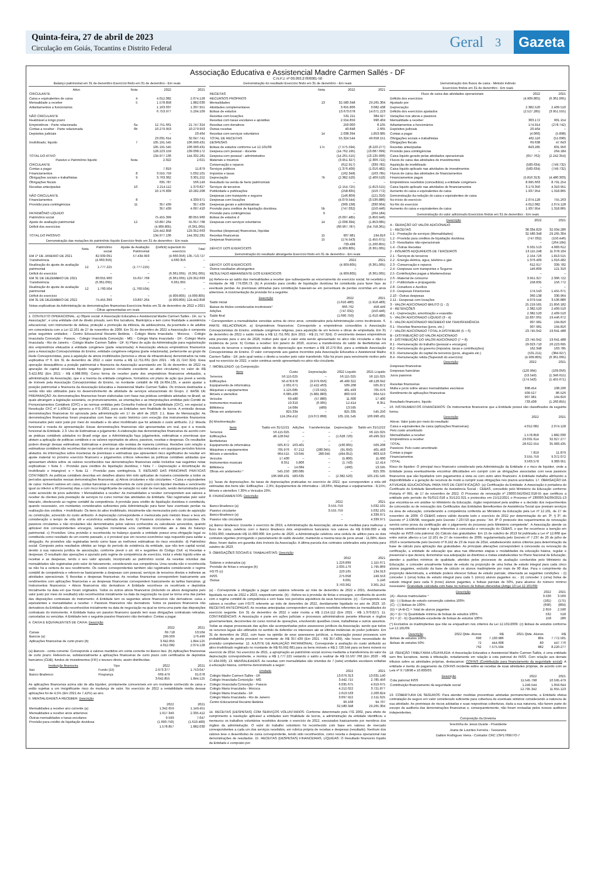Quinta-feira, 27 de abril de 2023
Circulação em Goiás, Tocantins e Distrito Federal
Geral 3 Gazeta
Associação Educativa e Assistencial Madre Carmen Sallés - DF
C.N.P.J. nº 00.093.278/0001-50
Balanço patrimonial em 31 de dezembro Exercício findo em 31 de dezembro - Em reais
| Ativo | Nota | 2022 | 2021 |
| --- | --- | --- | --- |
| CIRCULANTE | | | |
| Caixa e equivalentes de caixa | 4 | 4.012.082 | 2.074.128 |
| Mensalidade a receber | 5 | 1.578.858 | 1.882.030 |
| Adiantamentos a funcionários | | 1.163.037 | 1.337.951 |
| | | 6.753.977 | 5.294.109 |
| NÃO CIRCULANTE | | | |
| Realizável a longo prazo | | | |
| Empréstimos - Parte relacionada | 6a | 12.751.661 | 21.747.324 |
| Contas a receber - Parte relacionada | 6b | 10.279.953 | 10.279.953 |
| Depósitos judiciais | | – | 20.464 |
| | | 23.031.614 | 32.047.741 |
| Imobilizado, líquido | 7 | 105.191.545 | 106.990.431 |
| | | 105.191.545 | 106.990.431 |
| | | 128.223.159 | 139.038.172 |
| TOTAL DO ATIVO | | 134.977.136 | 144.332.281 |
| Passivo e Patrimônio líquido | Nota | 2.022 | 2.021 |
| CIRCULANTE | | | |
| Contas a pagar | | 7.819 | 11.879 |
| Financiamentos | 8 | 3.555.759 | 5.032.101 |
| Obrigações sociais e trabalhistas | 9 | 3.763.362 | 3.301.252 |
| Obrigações fiscais | | 635.787 | 566.149 |
| Receitas antecipadas | 10 | 2.214.112 | 1.370.827 |
| | | 10.176.839 | 10.282.208 |
| NÃO CIRCULANTE | | | |
| Financiamentos | 8 | – | 4.339.971 |
| Provisão para contingências | 11 | 357.439 | 357.439 |
| | | 357.439 | 4.697.410 |
| PATRIMÔNIO LÍQUIDO | | | |
| Patrimônio social | | 75.455.399 | 80.055.960 |
| Ajuste de avaliação patrimonial | 12 | 53.897.264 | 55.657.768 |
| Déficit dos exercícios | | (4.909.805) | (6.361.065) |
| | | 124.442.858 | 129.352.663 |
| TOTAL DO PASSIVO | | 134.977.136 | 144.332.281 |
Demonstração das mutações do patrimônio líquido Exercício findo em 31 de dezembro - Em reais
| | Nota | Patrimônio social | Ajuste de Avaliação Patrimonial | (Déficit) superávit do exercício | Total |
| --- | --- | --- | --- | --- | --- |
| EM 1º DE JANEIRO DE 2021 | | 82.939.091 | 57.434.993 | (4.660.356) | 135.713.727 |
| Transferência | | (4.660.356) | – | 4.660.356 | – |
| Realização do ajuste de avaliação patrimonial | 12 | 1.777.225 | (1.777.225) | – | – |
| Déficit do exercício | | – | – | (6.361.065) | (6.361.065) |
| EM 31 DE DEZEMBRO DE 2021 | | 80.055.960 | 55.657.768 | (6.361.065) | 129.352.663 |
| Transferência | | (6.361.065) | – | 6.361.065 | – |
| Realização do ajuste de avaliação patrimonial | 12 | 1.760.504 | (1.760.504) | – | – |
| Déficit do exercício | | – | – | (4.909.805) | (4.909.805) |
| EM 31 DE DEZEMBRO DE 2022 | | 75.455.399 | 53.897.264 | (4.909.805) | 124.442.858 |
Notas explicativas da Administração às demonstrações financeiras Exercícios findos em 31 de dezembro de 2022 e 2021 - Cifras apresentadas em reais
1. CONTEXTO OPERACIONAL: a) Objeto social: A Associação Educativa e Assistencial Madre Carmen Sallés - DF, ou "a Associação", é uma entidade civil de direito privado, sem fins lucrativos, filantrópica e tem como finalidade a assistência educacional, com instrumento de defesa, proteção e promoção da infância, da adolescência, da juventude e de adultos em consonância com a Lei 12.101 de 27 de novembro de 2009. Em 31 de dezembro de 2022 a Associação é composta pelas seguintes unidades: - Centro Educacional Recanto Betânia; - Colégio Maria Imaculada - Mococa; - Colégio Imaculada Conceição - Passos; - Colégio Imaculada Conceição - MG; - Colégio Maria Imaculada - DF; -Colégio Maria Imaculada - Rio de Janeiro; - Colégio Madre Carmen Sallés - DF. b) Plano de ação da Administração para regularização dos empréstimos efetuados à entidade congênere (parte relacionada): A Associação efetuou empréstimos financeiros para a Associação Concepcionistas do Ensino, entidade congênere religiosa (parte relacionada), pertencente ao grupo da Rede Concepcionistas, para à aquisição de ativos imobilizados (terrenos e obras de infraestrutura) demonstrados na nota explicativa nº 6. Em 31 de dezembro de 2022 o valor monta a R$ 12.751.661 (Em 2021 - R$ 21.7247.324). Essa operação desequilibrou a posição patrimonial e financeira da Associação acarretando em 31 de dezembro de 2022 na apuração de capital circulante líquido negativo (passivo circulante excedente ao ativo circulante) no valor de R$ 3.422.862 (Em 2021 - R$ 4.988.099). Como forma de receber parte dos empréstimos financeiros efetuados, a administração da Associação, que é a mesma da entidade congênere, formalizou um plano de ação que prevê a venda de imóveis pela Associação Concepcionistas do Ensino, no montante contábil de R$ 24.604.135, e assim ajustar a posição patrimonial e financeira da Associação Educativa e Assistencial Madre Carmen Sallés. Os imóveis destinados a venda não são utilizados para no desenvolvimento de atividade de serviços educacionais do Grupo. 2. BASE DE PREPARAÇÃO: As demonstrações financeiras foram elaboradas com base nas práticas contábeis adotadas no Brasil, as quais abrangem a legislação societária, os pronunciamentos, as orientações e as interpretações emitidas pelo Comitê de Pronunciamentos Contábeis (CPC) e às normas emitidas pelo Conselho Federal de Contabilidade (CFC), em especial a Resolução CFC nº 1.409/12 que aprovou a ITG 2002, para as Entidades sem finalidade de lucros. A emissão dessas demonstrações financeiras foi aprovada pela administração em 17 de abril de 2023. 2.1. Base de Mensuração: As demonstrações financeiras foram preparadas com base no custo histórico com exceção dos instrumentos financeiros mensurados pelo valor justo por meio do resultado e do ativo imobilizado que foi adotado o custo atribuído. 2.2. Moeda funcional e moeda de apresentação: Essas demonstrações financeiras são apresentadas em real, que é a moeda funcional da Entidade. 2.3. Uso de Estimativas e julgamento: A elaboração das demonstrações financeiras de acordo com as práticas contábeis adotados no Brasil exige que a Administração faça julgamentos, estimativas e premissas que afetam a aplicação de políticas contábeis e os valores reportados de ativos, passivos, receitas e despesas. Os resultados podem divergir dessas estimativas. Estimativas e premissas são revistas de maneira contínua. Revisões com relação a estimativas contábeis são reconhecidas no período em que as estimativas são revisadas e em quaisquer períodos futuros afetados. As informações sobre incertezas de premissas e estimativas que apresentem risco significativo de resultar em ajuste material no próximo exercício financeiro e julgamentos críticos referentes às políticas contábeis adotadas que apresentam efeitos sobre os valores reconhecidos nas demonstrações financeiras estão incluídos nas seguintes notas explicativas: • Nota 5 - Provisão para créditos de liquidação duvidosa; • Nota 7 - Depreciação e Amortização do Imobilizado e Intangível; e • Nota 11 - Provisão para contingência. 3. RESUMO DAS PRINCIPAIS PRÁTICAS CONTÁBEIS: As políticas contábeis descritas em detalhes abaixo têm sido aplicadas de maneira consistente a todos os períodos apresentados nessas demonstrações financeiras. a) Ativos circulantes e não circulantes: • Caixa e equivalentes de caixa: Incluem valores em caixa, contas bancárias e investimentos de curto prazo com liquidez imediata e vencimento igual ou inferior a 90 (noventa) dias e com risco insignificante de variação no valor de mercado, sendo demonstrados pelo custo acrescido de juros auferidos. • Mensalidades a receber: As mensalidades a receber correspondem aos valores a receber de clientes pela prestação de serviços no curso normal das atividades da Entidade. São registradas pelo valor faturado, obedecendo ao regime contábil da competência. A provisão para crédito de liquidação duvidosa é constituída, quando necessário, em montantes considerados suficientes pela Administração para fazer face eventuais perdas na realização dos créditos. • Imobilizado: Os itens do ativo imobilizado, inicialmente são mensurados pelo custo de aquisição ou construção, acrescido do custo atribuído. A depreciação correspondente é mensurada pelo método linear e leva em consideração o tempo de vida útil e econômica estimada dos bens. b) Passivos circulantes e não circulantes: Os passivos circulantes e não circulantes são demonstrados pelos valores conhecidos ou calculáveis acrescidos, quando aplicável dos correspondentes encargos, variações monetárias e/ou cambiais incorridas até a data do balanço patrimonial. c) Provisões: Uma provisão é reconhecida no balanço quando a entidade possui uma obrigação legal ou constituída como resultado de um evento passado, e é provável que em recurso econômico seja requerido para saldar a obrigação. As provisões são registradas tendo como base as melhores estimativas do risco envolvido. d) Patrimônio social: Composto pelos resultados obtidos ao longo do período de existência da entidade, que não tem capital social, devido à sua natureza jurídica de associação, conforme prevê o art. 44 e seguintes do Código Civil. e) Receitas e despesas: O resultado das operações é apurado pelo regime de competência de exercício, inclui o efeito líquido entre as receitas e as despesas, tendo o seu valor apurado, incorporado ao patrimônio social. As receitas oriundas das mensalidades são registradas pelo valor do faturamento, considerando sua competência. Uma receita não é reconhecida se não há a certeza de seu recebimento. Os custos correspondentes também são registrados considerando o regime contábil de competência e referem-se basicamente a despesas com pessoal, serviços de terceiros diretos e indiretos as atividades operacionais. f) Receitas e despesas financeiras: As receitas financeiras correspondem basicamente aos rendimentos com aplicações financeiras e as despesas financeiras correspondem basicamente às tarifas bancárias. g) Instrumentos financeiros: • Ativos financeiros não derivativos: A Entidade reconhece os recebíveis e depósitos inicialmente na data em que foram originados. Todos os outros ativos financeiros (incluindo os ativos designados pelo valor justo por meio do resultado) são reconhecidos inicialmente na data da negociação na qual se torna uma das partes das disposições contratuais do instrumento. A Entidade tem os seguintes ativos financeiros não derivativos: caixa e equivalentes e mensalidades a receber. • Passivos financeiros não derivativos: Todos os passivos financeiros não derivativos da Entidade são reconhecidos inicialmente na data de negociação na qual se torna uma parte das disposições contratuais do instrumento. A Entidade baixa um passivo financeiro quando tem suas obrigações contratuais retiradas, canceladas ou vencidas. A Entidade tem o seguinte passivo financeiro não derivativo: Contas a pagar.
4. CAIXA E EQUIVALENTES DE CAIXA: Descrição
| | 2022 | 2021 |
| --- | --- | --- |
| Caixas | 69.718 | 53.504 |
| Bancos (a) | 299.509 | 176.499 |
| Aplicações financeiras de curto prazo (b) | 3.642.855 | 1.844.125 |
| | 4.012.082 | 2.074.128 |
(a) Bancos - conta corrente: Corresponde à valores mantidos em conta corrente no Banco Itaú. (b) Aplicações financeiras de curto prazo: Referem-se, substancialmente a aplicações financeiras de curto prazo com certificados de depósitos bancários (CDB), fundos de investimentos (FIF) e tesouro direto, assim distribuídas:
| Instituição financeira | Tipo | 2022 | 2021 |
| --- | --- | --- | --- |
| Itaú | Fundo (DI) | 2.973.377 | 1.753.047 |
| Banco Bradesco | Poupança | 669.479 | 91.078 |
| | | 3.642.855 | 1.844.125 |
As aplicações financeiras acima são de alta liquidez, prontamente conversíveis em um montante conhecido de caixa e estão sujeitas a um insignificante risco de mudança de valor. No exercício de 2022 a rentabilidade média dessas aplicações foi de 4,5% (Em 2021 de 7,42%) ao ano.
5. MENSALIDADES A RECEBER: Descrição
| | 2022 | 2021 |
| --- | --- | --- |
| Mensalidades a receber ano corrente (a) | 1.342.659 | 1.149.451 |
| Mensalidades a receber anos anteriores | 1.917.349 | 2.335.412 |
| Outras mensalidades e taxas escolares | 9.599 | 7.647 |
| Provisão para crédito de liquidação duvidosa | (1.690.750) | (1.610.480) |
| | 1.578.857 | 1.882.030 |
Demonstração do resultado Exercício findo em 31 de dezembro - Em reais
| | Nota | 2022 | 2021 |
| --- | --- | --- | --- |
| RECEITAS | | | |
| RECURSOS PRÓPRIOS | | | |
| Mensalidades | 13 | 32.580.348 | 29.265.304 |
| Atividades complementares | | 3.655.806 | 3.082.438 |
| Bolsas de estudos | | 13.673.078 | 14.071.223 |
| Receitas com locações | | 531.211 | 384.927 |
| Receitas com taxas escolares e apostilas | | 2.554.859 | 990.404 |
| Receitas com donativos | | 250.000 | 8.105 |
| Outras receitas | | 40.848 | 2.665 |
| Receitas com serviços voluntários | 14 | 2.038.394 | 1.853.085 |
| TOTAL DE RECEITAS | | 55.324.544 | 49.658.151 |
| DESPESAS | | | |
| Bolsas de estudos conforme Lei 12.101/09 | 17c | (7.575.594) | (8.220.277) |
| Despesa com pessoal - docente | | (14.762.195) | (13.087.699) |
| Despesa com pessoal - administrativo | | (14.261.515) | (13.135.996) |
| Materiais e insumos | | (3.951.327) | (2.306.722) |
| Conservação e reparos | | (612.917) | (339.782) |
| Serviços públicos | | (1.376.409) | (1.016.482) |
| Impostos e taxas | | (162.348) | (163.785) |
| Depreciação | 7b | (2.382.520) | (2.409.510) |
| Resultado na venda de bens patrimoniais | | – | – |
| Serviços de terceiros | | (2.154.725) | (1.813.515) |
| Publicidade e publicações | | (258.835) | (156.772) |
| Despesas com transporte e seguros | | (146.809) | (121.310) |
| Despesas com locações | | (4.079.544) | (3.536.886) |
| Despesas gerais e administrativas | | (360.138) | (330.964) |
| Provisão para créditos de liquidação duvidosa | 5b | (747.032) | (150.446) |
| Provisão para contingências | 9 | – | (264.184) |
| Bolsas de estudos d | | (6.097.485) | (5.850.946) |
| Despesas com serviços voluntários | 14 | (2.038.394) | (1.853.085) |
| | | (60.967.787) | (54.758.361) |
| Receitas (despesas) financeiras, líquidas | | | |
| Receitas financeiras | 15 | 907.981 | 194.816 |
| Despesas financeiras | 15 | (174.543) | (1.455.671) |
| | | 733.438 | (1.260.855) |
| DÉFICIT DOS EXERCÍCIOS | | (4.909.805) | (6.361.065) |
Demonstração do resultado abrangente Exercício findo em 31 de dezembro - Em reais
| | 2022 | 2021 |
| --- | --- | --- |
| DÉFICIT DOS EXERCÍCIOS | (4.909.805) | (6.361.065) |
| Outros resultados abrangentes | – | – |
| RESULTADO ABRANGENTE DOS EXERCÍCIOS | (4.909.805) | (6.361.065) |
(a) Refere-se ao saldo das mensalidades a receber que subsequente ao encerramento do exercício social, foi recebido o montante de R$ 779.036,73. (b) A provisão para crédito de liquidação duvidosa foi constituída para fazer face às eventuais perdas. As premissas utilizadas para constituição baseiam-se em percentuais de perdas ocorridas em anos anteriores. A movimentação da provisão foi a seguinte:
| Descrição | 2022 | 2021 |
| --- | --- | --- |
| Saldo inicial | (1.610.480) | (1.918.483) |
| Baixas de títulos considerados incobráveis* | 666.762 | 458.449 |
| Adições | (747.032) | (150.446) |
| Saldo final | (1.690.750) | (1.610.480) |
* Correspondem a mensalidades vencidas acima de cinco anos, considerados pela Administração como incobráveis. 6. PARTE RELACIONADA: a) Empréstimos financeiros: Corresponde a empréstimos concedidos à Associação Concepcionistas do Ensino, entidade congênere religiosa, para aquisição de um terreno e obras de empreitada. Em 31 de dezembro de 2022 o saldo monta a R$ 12.751.661 (Em 2021 - R$ 21.747.324). O vencimento desses empréstimos está previsto para o ano de 2028, motivo pelo qual o valor está sendo apresentado no ativo não circulante e não há incidência de juros. b) Contas a receber: Em janeiro de 2020, ocorreu a transferência do saldo de Benfeitorias em Imóveis de terceiros e respectivos saldos de depreciação que montam a R$ 10.279.954, para a entidade Associação Concepcionistas do Ensino. O valor corresponde aos gastos incorridos pela Associação Educativa e Assistencial Madre Carmen Sallés - DF, pelo qual restou o direito a receber pelo valor transferido. Não há prazo para vencimento motivo pelo qual no exercício de 2022, o valor continua sendo apresentado no ativo não circulante.
7. IMOBILIZADO: (a) Composição:
| Itens | Custo | Depreciação | 2022 Líquido | 2021 Líquido |
| --- | --- | --- | --- | --- |
| Terrenos | 56.115.025 | – | 56.115.025 | 56.115.025 |
| Edificações | 56.478.978 | (9.979.656) | 46.499.322 | 48.128.042 |
| Equipamento de informática | 2.931.671 | (2.422.463) | 509.208 | 505.872 |
| Máquinas e equipamentos | 1.125.085 | (723.592) | 401.493 | 705.976 |
| Móveis e utensílios | 6.685.436 | (5.881.883) | 803.553 | 964.515 |
| Veículos | 69.480 | (57.880) | 11.600 | 17.400 |
| Instrumentos musicais | 19.319 | (6.905) | 12.414 | 8.351 |
| Biblioteca | 14.084 | (489) | 13.595 | – |
| Obras em andamento | 825.334 | – | 825.335 | 545.250 |
| | 124.264.412 | (19.072.868) | 105.191.545 | 106.990.431 |
(b) Movimentação:
| Itens | Saldo em 31/12/21 | Adições | Transferências | Depreciação | Saldo em 31/12/22 |
| --- | --- | --- | --- | --- | --- |
| Terrenos | 56.115.025 | – | – | – | 56.115.025 |
| Edificações | 48.128.042 | – | – | (1.628.720) | 46.499.322 |
| Benfeitorias | – | – | – | – | – |
| Equipamento de informática | 505.872 | 163.401 | – | (160.065) | 509.208 |
| Máquinas e equipamentos | 705.976 | 67.212 | (280.045) | (91.650) | 401.493 |
| Móveis e utensílios | 964.515 | 53.045 | 280.045 | (494.052) | 803.553 |
| Veículos | 17.400 | – | – | (5.800) | 11.600 |
| Instrumentos musicais | 8.351 | 5.806 | – | (1.743) | 12.414 |
| Biblioteca | – | 14.084 | – | (490) | 13.595 |
| Obras em andamento * | 545.250 | 280.085 | – | – | 825.335 |
| | 106.990.431 | 583.635 | – | (2.382.520) | 105.191.545 |
(c) Taxas de depreciações: As taxas de depreciações praticadas no exercício de 2022, que correspondem a vida útil estimadas dos bens são: Edificações - 2,9%; Equipamentos de informática - 18,96%; Máquinas e equipamentos - 8,15%; Móveis e utensílios 7,30% e Veículos 20%.
8. FINANCIAMENTOS: Descrição
| | 2022 | 2021 |
| --- | --- | --- |
| Banco Bradesco (a) | 3.555.759 | 5.032.101 |
| Passivo circulante | 3.555.759 | 5.032.101 |
| Banco Bradesco (a) | – | 4.339.971 |
| Passivo não circulante | – | 4.339.971 |
(a) Banco Bradesco: Durante o exercício de 2019, a Administração da Associação, através de medidas para melhorar o fluxo de caixa, celebrou com o Banco Bradesco dois empréstimos bancários nos valores de R$ 8.999.000 e R$ 6.001.000, totalizando R$ 15.000.000. Em junho de 2020, a Administração celebrou uma cédula de aditivo para os dois contratos vigentes prorrogando o parcelamento do saldo devedor, mantendo a mesma taxa de juros anual - 11,08%. Além disso, foram dados em garantia dois imóveis da Associação. A última parcela dos contratos celebrados está prevista para outubro de 2023.
9. OBRIGAÇÕES SOCIAIS E TRABALHISTAS: Descrição
| | 2022 | 2021 |
| --- | --- | --- |
| Salários e ordenados (a) | 1.226.899 | 1.115.671 |
| Provisão de férias e encargos (b) | 2.035.179 | 1.795.869 |
| FGTS (c) | 220.165 | 134.913 |
| INSS | 275.058 | 249.553 |
| Outras | 6.061 | 5.246 |
| | 3.763.362 | 3.301.252 |
(a) - Corresponde a obrigação a pagar com salários referente ao mês de dezembro de 2022 e 2021, devidamente liquidada no ano de 2022 e 2023, respectivamente. (b) - Refere-se à provisão de férias e encargos, constituída de acordo com o regime contábil de competência e com base nos períodos aquisitivos de seus funcionários. (c) - Corresponde aos valores a recolher com FGTS referente ao mês de dezembro de 2022, devidamente liquidado no ano de 2023. 10. RECEITAS ANTECIPADAS: As receitas antecipadas correspondem aos valores recebidos referentes às mensalidades do exercício seguinte. Em 31 de dezembro de 2022 o valor monta a R$ 2.214.112 (Em 2021 - R$ 1.370.827). 11. CONTINGÊNCIAS: A Associação é parte em ações judiciais e processos administrativos perante tribunais e órgãos governamentais, decorrentes do curso normal de operações, envolvendo questões cíveis, trabalhistas e outros assuntos. Todas as etapas processuais das ações são acompanhadas pelos assessores jurídicos da Associação, sendo que todos os recursos legais são utilizados no sentido de defender os interesses até as últimas instâncias do poder judiciário. Em 31 de dezembro de 2022, com base na opinião de seus assessores jurídicos, a Associação possui processos com probabilidade de perda provável no montante de R$ 357.439 (Em 2021 - R$ 357.439), não houve necessidade de provisão complementar. 12. AJUSTE DE AVALIAÇÃO PATRIMONIAL: Corresponde à avaliação do custo atribuído ao ativo imobilizado registrado no montante de R$ 65.992.681 para os bens imóveis e R$ 2.720.544 para os bens móveis no exercício de 2014. No exercício de 2021, a apropriação ao patrimônio social ocorreu mediante a transferência do valor da depreciação correspondente, e montou a R$ 1.777.225 restando o saldo a realizar de R$ 55.567.768 (Em 2020 - R$ 57.434.993). 13. MENSALIDADES: As receitas com mensalidades são oriundas de 7 (sete) unidades escolares voltadas à educação básica, conforme demonstrado a seguir:
| Unidade | 2022 | 2021 |
| --- | --- | --- |
| Colégio Madre Carmen Sallés - DF | 13.079.313 | 13.031.140 |
| Colégio Imaculada Conceição - MG | 3.442.715 | 2.785.456 |
| Colégio Imaculada Conceição - Passos | 6.035.675 | 4.919.675 |
| Colégio Maria Imaculada - Mococa | 4.212.022 | 3.721.877 |
| Colégio Maria Imaculada - DF | 2.613.533 | 2.200.824 |
| Colégio Maria Imaculada - Rio de Janeiro | 3.097.922 | 2.511.625 |
| Centro Educacional Recanto Betânia | 99.168 | 94.707 |
| | 32.580.348 | 29.265.304 |
14. RECEITAS (DESPESAS) COM SERVIÇOS VOLUNTÁRIOS: Conforme determinado pela ITG 2002, para efeito de cumprimento à resolução aplicável a entidades sem finalidade de lucros, a administração da entidade identificou e mensurou os trabalhos voluntários recebidos durante o exercício de 2022, executados basicamente por membros dos órgãos da administração. O valor do trabalho voluntário foi reconhecido com base em valores de mercado correspondentes a cada um dos serviços recebidos, em rubrica própria de receitas e despesas (resultado). Nenhum dos valores teve o desembolso de caixa correspondente, tendo sido reconhecidos, como receita e despesa operacional nas demonstrações de resultados. 15. RECEITAS (DESPESAS) FINANCEIRAS, LÍQUIDAS: O Resultado financeiro líquido da Entidade é composto por:
Demonstração dos fluxos de caixa - Método indireto
Exercícios findos em 31 de dezembro - Em reais
| Fluxo de caixa das atividades operacionais | 2022 | 2021 |
| --- | --- | --- |
| Déficits dos exercícios | (4.909.805) | (6.361.065) |
| Ajustado por: | | |
| Depreciação | 2.382.520 | 2.409.510 |
| Déficits dos exercícios ajustados | (2.527.285) | (3.951.555) |
| Variações nos ativos e passivos | | |
| Mensalidade a receber | 303.172 | 901.154 |
| Adiantamentos a funcionários | 174.914 | (278.742) |
| Depósitos judiciais | 20.464 | – |
| Contas a pagar | (4.060) | (5.898) |
| Obrigações sociais e trabalhistas | 462.110 | (51.090) |
| Obrigações fiscais | 69.638 | 47.643 |
| Receitas antecipadas | 843.285 | 831.950 |
| Provisão para contingências | – | 264.184 |
| Caixa líquido gerado pelas atividades operacionais | (657.762) | (2.242.354) |
| Fluxos de caixa das atividades de investimentos | | |
| Aquisição de imobilizado | (583.634) | (749.732) |
| Caixa líquido aplicado nas atividades de investimentos | (583.634) | (749.732) |
| Fluxos de caixa das atividades de financiamentos | | |
| Financiamentos pagos | (5.816.313) | (4.480.303) |
| Empréstimos recebidos (concedidos) a entidade congênere | 8.995.663 | 8.791.254 |
| Caixa líquido aplicado nas atividades de financiamentos | 3.179.350 | 4.310.951 |
| Aumento do caixa e equivalentes de caixa | 1.937.954 | 1.318.865 |
| Demonstração da redução do caixa e equivalentes de caixa | | |
| No início do exercício | 2.074.128 | 755.263 |
| No fim do exercício | 4.012.082 | 2.074.128 |
| Aumento do caixa e equivalentes de caixa | 1.937.954 | 1.318.865 |
Demonstração do valor adicionado Exercícios findos em 31 de dezembro - Em reais
| Descrição | 2022 | 2021 |
| --- | --- | --- |
| A - GERAÇÃO DO VALOR ADICIONADO | | |
| 1 - RECEITAS | 38.334.829 | 32.934.286 |
| 1.1 - Prestação de serviços (Mensalidades) | 32.580.348 | 29.265.304 |
| 1.2 - Provisão para créditos de liquidação duvidosa | (747.032) | (150.446) |
| 1.3 - Resultados não-operacionais | – | (264.184) |
| 1.4 - Outras Receitas | 6.501.513 | 4.083.612 |
| 2 - INSUMOS ADQUIRIDOS DE TERCEIROS | 13.115.248 | 11.078.104 |
| 2.1 - Serviços de terceiros | 2.154.726 | 1.813.515 |
| 2.2 - Energia elétrica, água, telefone e gás | 1.376.409 | 1.016.482 |
| 2.3 - Conservação e reparos | 612.917 | 339.782 |
| 2.4 - Despesas com transportes e Seguros | 146.809 | 121.310 |
| 2.5 -Contribuições pagas a Mantenedoras | – | – |
| 2.6 - Material de consumo | 3.951.327 | 2.306.722 |
| 2.7 - Publicidade e propaganda | 258.835 | 156.772 |
| 2.8 - Donativos e Auxílios | – | – |
| 2.9 - Despesas Financeiras | 174.543 | 1.455.671 |
| 2.10 - Outras despesas | 360.138 | 330.964 |
| 2.11 - Despesas com locações | 4.079.544 | 3.536.886 |
| 3 - VALOR ADICIONADO BRUTO (1 - 2) | 25.219.581 | 21.856.182 |
| 4 - RETENÇÕES | 2.382.520 | 2.409.510 |
| 4.1 - Depreciação, amortização e exaustão | 2.382.520 | 2.409.510 |
| 5 - VALOR ADICIONADO LÍQUIDO (3 - 4) | 22.837.061 | 19.446.672 |
| 6 - VALOR ADICIONADO RECEBIDO EM TRANSFERÊNCIA | 907.981 | 194.816 |
| 6.1 - Receitas financeiras (juros, etc.) | 907.981 | 194.816 |
| 7 - VALOR ADICIONADO TOTAL A DISTRIBUIR (5 + 6) | 23.745.042 | 19.641.488 |
| B - DISTRIBUIÇÃO DO VALOR ADICIONADO | | |
| 8 - DISTRIBUIÇÃO DO VALOR ADICIONADO (7 = 8) | 23.745.042 | 19.641.488 |
| 8.1 - Remuneração do trabalho (pessoal e encargos) | 29.023.710 | 26.223.695 |
| 8.2 - Remuneração do governo (impostos, taxas e contribuições) | 162.348 | 163.785 |
| 8.3 - Remuneração do capital de terceiros (juros, aluguéis etc.) | (531.211) | (384.927) |
| 8.4 - Remuneração retida (Superávit do exercício) | (4.909.805) | (6.361.065) |
| Descrição | 2022 | 2021 |
| --- | --- | --- |
| Despesas financeiras | | |
| Despesas bancárias | (120.994) | (109.056) |
| Juros passivos | (53.549) | (1.346.615) |
| | (174.543) | (1.455.671) |
| Receitas financeiras | | |
| Multa e juros sobre atraso mensalidades escolares | 398.454 | 108.290 |
| Rendimento de aplicações financeiras | 509.527 | 86.526 |
| | 907.981 | 194.816 |
| Resultado financeiro, líquido | 733.438 | (1.260.855) |
16. INSTRUMENTOS FINANCEIROS: Os instrumentos financeiros que a Entidade possui são classificados da seguinte forma:
| Descrição | 2022 | 2021 |
| --- | --- | --- |
| Ativos: Valor justo por meio do resultado | | |
| Caixa e equivalentes de caixa (aplicações financeiras) | 4.012.082 | 2.074.128 |
| Pelo custo amortizado | | |
| Mensalidades a receber | 1.578.858 | 1.882.030 |
| Empréstimos a receber | 23.031.614 | 32.027.277 |
| TOTAL | 28.622.554 | 35.983.435 |
| Passivos: Pelo custo amortizado | | |
| Contas a pagar | 7.819 | 11.879 |
| Financiamentos | 3.555.759 | 9.372.072 |
| TOTAL | 3.563.578 | 9.383.951 |
Risco de liquidez: O principal risco financeiro considerado pela Administração da Entidade é o risco de liquidez, onde a Entidade possa eventualmente encontrar dificuldades em cumprir com as obrigações associadas com seus passivos financeiros que são liquidados com pagamentos à vista ou com outro ativo financeiro. A Entidade trabalha alinhando a disponibilidade e a geração de recursos de modo a cumprir suas obrigações nos prazos acordados. 17. OBRIGAÇÃO DA ATIVIDADE EDUCACIONAL PARA FINS DE CERTIFICAÇÃO: (a) Certificação da Entidade: A Associação é portadora do Certificado de Entidade Beneficente de Assistência Social - CEBAS, concedido pelo Ministério da Educação conforme Portaria nº 995, de 17 de novembro de 2022. O Processo de renovação nº 23000.041634/2.018-55 que certificou a entidade pelo período de 01/01/2.018 a 31/12/2.021 e protocolou em 21/12/2021 o Processo nº 230000.34209/2021-13 que encontra-se em análise no Ministério da Educação, órgão responsável pela análise e a decisão dos requerimentos de concessão ou de renovação dos Certificados das Entidades Beneficentes de Assistência Social que prestam serviços na área de educação, considerando a competência conferida ao Ministério da Educação pela Lei nº 12.101, de 27 de novembro de 2009. O CEBAS esteve válido durante todo o exercício de 2022 por determinação do art. 3º, § 3º, do Decreto nº 2.536/98, revogado pelo Decreto 7.237/10 que previu: "Art. 8º O protocolo dos requerimentos de renovação servirá como prova da certificação até o julgamento do processo pelo Ministério competente". A Associação atende os requisitos constitucionais e legais referentes à concessão e renovação do CEBAS, o que lhe reconhece a isenção em relação ao INSS cota patronal. (b) Cálculo das gratuidades: Em 15 de outubro de 2013 foi publicada a Lei nº 12.868 que entre outros alterou a Lei 12.101 de 27 de novembro de 2009, regulamentada pelo Decreto nº 7.237 de 20 de julho de 2010 e recentemente pelo Decreto nº 8.242 de 23 de maio de 2014, estabelecendo outros critérios para determinação da base de cálculo para aplicação das gratuidades. As principais alterações correspondem à concessão ou renovação da certificação, a entidade de educação que atua nas diferentes etapas e modalidades da educação básica, regular e presencial e que deverá; demonstrar sua adequação às diretrizes e metas estabelecidas no Plano Nacional de Educação; atender a padrões mínimos de qualidade, aferidos pelos processos de avaliação conduzidos pelo Ministério da Educação; e conceder anualmente bolsas de estudo na proporção de uma bolsa de estudo integral para cada cinco alunos pagantes, excluído da base de cálculo os alunos inadimplente por mais de 90 dias. Para o cumprimento da proporção determinada, a entidade poderá oferecer bolsas de estudo parciais, observada as seguintes condições: - (i) conceder 1 (uma) bolsa de estudo integral para cada 5 (cinco) alunos pagantes ou; - (ii) conceder 1 (uma) bolsa de estudo integral para cada 9 (nove) alunos pagantes, e bolsas parciais de 50%, para alcance do número mínimo necessário. Gratuidade calculada com base no número de bolsas oferecidas (Artigo 13 Lei 12.101/09):
| Descrição | 2022 | 2021 |
| --- | --- | --- |
| (A) - Alunos matriculados * | 3.530 | 3.569 |
| (B) - (-) Bolsas de estudo convenção coletiva 100% | (181) | (175) |
| (C) - (-) Bolsas de 100% | (690) | (804) |
| (D) = (A-B-C) = Total de alunos pagantes | 2.659 | 2.590 |
| (E) = (D / 5) Quantidade mínima de bolsas de estudos 100% | 532 | 518 |
| (F) = (C - E) Quantidade excedente de bolsas de estudos 100% | 158 | 286 |
(*) Excluídos os inadimplentes que não se enquadram nos critérios da Lei 12.101/2009. (c) Bolsas de estudos conforme Lei 12.101/09:
| Descrição | 2022 Qtde. Alunos | R$ | 2021 Qtde. Alunos | R$ |
| --- | --- | --- | --- | --- |
| Bolsas de estudos 100% | 690 | 7.130.986 | 804 | 7.772.501 |
| Bolsas de estudos 50% | 72 | 444.608 | 80 | 447.776 |
| | 762 | 7.575.594 | 882 | 8.220.277 |
18. ISENÇÃO TRIBUTÁRIA USUFRUÍDA: A Associação Educativa e Assistencial Madre Carmen Sallés, é uma entidade sem fins lucrativos, isenta à tributação, notadamente em relação à cota patronal do INSS. Com relação aos demais tributos sobre as atividades próprias, destacamos: COFINS (Contribuição para financiamento da seguridade social): A entidade é isenta do pagamento da COFINS incidente sobre as receitas de suas atividades próprias, de acordo com as Leis nº 9.718/98 e 10.833/03.
| Descrição | 2022 | 2021 |
| --- | --- | --- |
| Cota patronal INSS | 11.545.798 | 10.595.479 |
| Contribuição financiamento da seguridade social | 1.249.544 | 1.059.644 |
| | 12.795.342 | 11.655.123 |
19. COBERTURA DE SEGUROS: Para atender medidas preventivas adotadas permanentemente, a Entidade efetua contratação de seguro em valor considerado suficiente para cobertura de eventuais sinistros considerando a natureza de sua atividade. As premissas de riscos adotadas e suas respectivas coberturas, dada a sua natureza, não fazem parte do escopo da auditoria das demonstrações financeiras e, consequentemente, não foram revisadas pelos nossos auditores independentes.
Composição da Diretoria
Terezinha de Jesus Duarte - Presidente
Joana de Lourdes Ferreira - Tesoureira
Dailton Rodrigues Vieira - Contador CRC 1SP176997/O-7